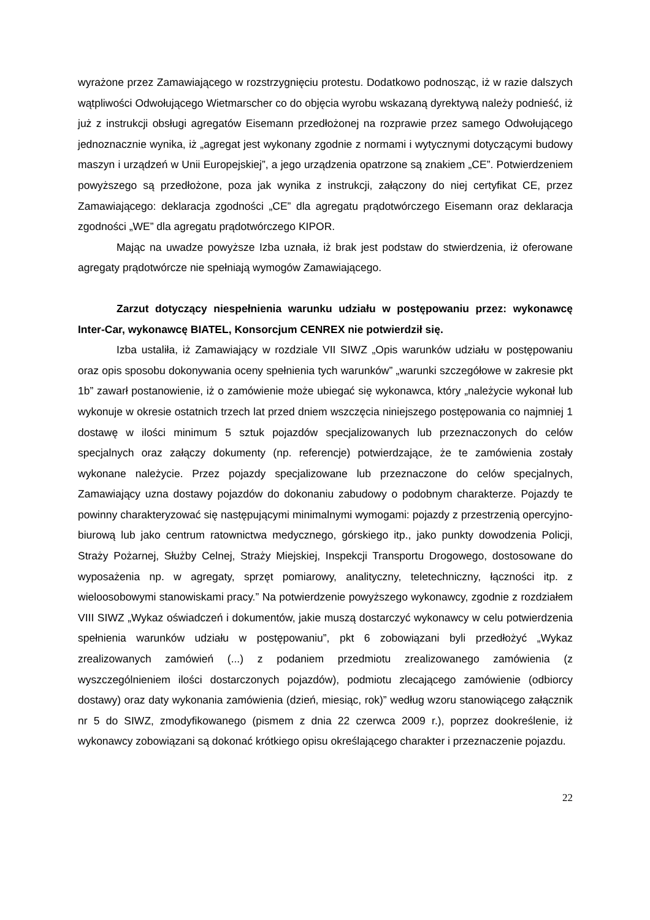wyrażone przez Zamawiającego w rozstrzygnięciu protestu. Dodatkowo podnosząc, iż w razie dalszych wątpliwości Odwołującego Wietmarscher co do objęcia wyrobu wskazaną dyrektywą należy podnieść, iż już z instrukcji obsługi agregatów Eisemann przedłożonej na rozprawie przez samego Odwołującego jednoznacznie wynika, iż „agregat jest wykonany zgodnie z normami i wytycznymi dotyczącymi budowy maszyn i urządzeń w Unii Europejskiej”, a jego urządzenia opatrzone są znakiem „CE”. Potwierdzeniem powyższego są przedłożone, poza jak wynika z instrukcji, załączony do niej certyfikat CE, przez Zamawiającego: deklaracja zgodności „CE” dla agregatu prądotwórczego Eisemann oraz deklaracja zgodności „WE” dla agregatu prądotwórczego KIPOR.
Mając na uwadze powyższe Izba uznała, iż brak jest podstaw do stwierdzenia, iż oferowane agregaty prądotwórcze nie spełniają wymogów Zamawiającego.
Zarzut dotyczący niespełnienia warunku udziału w postępowaniu przez: wykonawcę Inter-Car, wykonawcę BIATEL, Konsorcjum CENREX nie potwierdził się.
Izba ustaliła, iż Zamawiający w rozdziale VII SIWZ „Opis warunków udziału w postępowaniu oraz opis sposobu dokonywania oceny spełnienia tych warunków” „warunki szczegółowe w zakresie pkt 1b” zawarł postanowienie, iż o zamówienie może ubiegać się wykonawca, który „należycie wykonał lub wykonuje w okresie ostatnich trzech lat przed dniem wszczęcia niniejszego postępowania co najmniej 1 dostawę w ilości minimum 5 sztuk pojazdów specjalizowanych lub przeznaczonych do celów specjalnych oraz załączy dokumenty (np. referencje) potwierdzające, że te zamówienia zostały wykonane należycie. Przez pojazdy specjalizowane lub przeznaczone do celów specjalnych, Zamawiający uzna dostawy pojazdów do dokonaniu zabudowy o podobnym charakterze. Pojazdy te powinny charakteryzować się następującymi minimalnymi wymogami: pojazdy z przestrzenią opercyjno-biurową lub jako centrum ratownictwa medycznego, górskiego itp., jako punkty dowodzenia Policji, Straży Pożarnej, Służby Celnej, Straży Miejskiej, Inspekcji Transportu Drogowego, dostosowane do wyposażenia np. w agregaty, sprzęt pomiarowy, analityczny, teletechniczny, łączności itp. z wieloosobowymi stanowiskami pracy.” Na potwierdzenie powyższego wykonawcy, zgodnie z rozdziałem VIII SIWZ „Wykaz oświadczeń i dokumentów, jakie muszą dostarczyć wykonawcy w celu potwierdzenia spełnienia warunków udziału w postępowaniu”, pkt 6 zobowiązani byli przedłożyć „Wykaz zrealizowanych zamówień (...) z podaniem przedmiotu zrealizowanego zamówienia (z wyszczególnieniem ilości dostarczonych pojazdów), podmiotu zlecającego zamówienie (odbiorcy dostawy) oraz daty wykonania zamówienia (dzień, miesiąc, rok)” według wzoru stanowiącego załącznik nr 5 do SIWZ, zmodyfikowanego (pismem z dnia 22 czerwca 2009 r.), poprzez dookreślenie, iż wykonawcy zobowiązani są dokonać krótkiego opisu określającego charakter i przeznaczenie pojazdu.
22